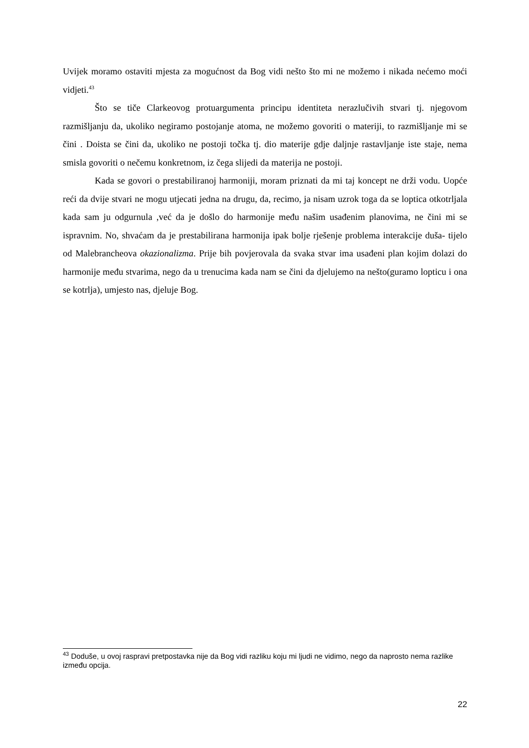Uvijek moramo ostaviti mjesta za mogućnost da Bog vidi nešto što mi ne možemo i nikada nećemo moći vidjeti.<sup>43</sup>
Što se tiče Clarkeovog protuargumenta principu identiteta nerazlučivih stvari tj. njegovom razmišljanju da, ukoliko negiramo postojanje atoma, ne možemo govoriti o materiji, to razmišljanje mi se čini . Doista se čini da, ukoliko ne postoji točka tj. dio materije gdje daljnje rastavljanje iste staje, nema smisla govoriti o nečemu konkretnom, iz čega slijedi da materija ne postoji.
Kada se govori o prestabiliranoj harmoniji, moram priznati da mi taj koncept ne drži vodu. Uopće reći da dvije stvari ne mogu utjecati jedna na drugu, da, recimo, ja nisam uzrok toga da se loptica otkotrljala kada sam ju odgurnula ,već da je došlo do harmonije među našim usađenim planovima, ne čini mi se ispravnim. No, shvaćam da je prestabilirana harmonija ipak bolje rješenje problema interakcije duša- tijelo od Malebrancheova okazionalizma. Prije bih povjerovala da svaka stvar ima usađeni plan kojim dolazi do harmonije među stvarima, nego da u trenucima kada nam se čini da djelujemo na nešto(guramo lopticu i ona se kotrlja), umjesto nas, djeluje Bog.
<sup>43</sup> Doduše, u ovoj raspravi pretpostavka nije da Bog vidi razliku koju mi ljudi ne vidimo, nego da naprosto nema razlike između opcija.
22